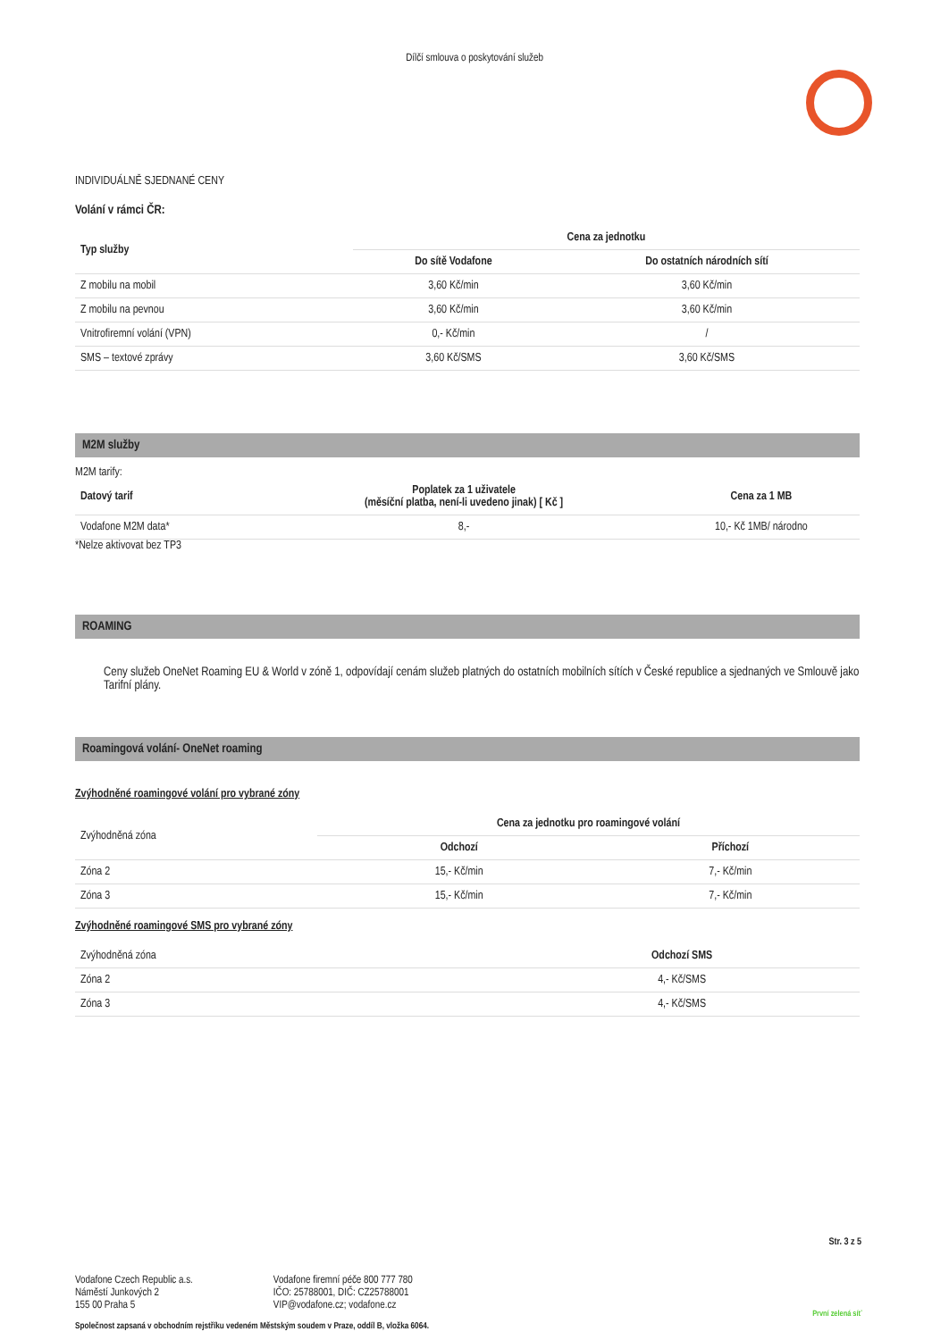Dílčí smlouva o poskytování služeb
INDIVIDUÁLNĚ SJEDNANÉ CENY
Volání v rámci ČR:
| Typ služby | Cena za jednotku | |
| --- | --- | --- |
| | Do sítě Vodafone | Do ostatních národních sítí |
| Z mobilu na mobil | 3,60 Kč/min | 3,60 Kč/min |
| Z mobilu na pevnou | 3,60 Kč/min | 3,60 Kč/min |
| Vnitrofiremní volání (VPN) | 0,- Kč/min | / |
| SMS – textové zprávy | 3,60 Kč/SMS | 3,60 Kč/SMS |
M2M služby
M2M tarify:
| Datový tarif | Poplatek za 1 uživatele (měsíční platba, není-li uvedeno jinak) [ Kč ] | Cena za 1 MB |
| --- | --- | --- |
| Vodafone M2M data* | 8,- | 10,- Kč 1MB/ národno |
*Nelze aktivovat bez TP3
ROAMING
Ceny služeb OneNet Roaming EU & World v zóně 1, odpovídají cenám služeb platných do ostatních mobilních sítích v České republice a sjednaných ve Smlouvě jako Tarifní plány.
Roamingová volání- OneNet roaming
Zvýhodněné roamingové volání pro vybrané zóny
| Zvýhodněná zóna | Cena za jednotku pro roamingové volání | |
| | Odchozí | Příchozí |
| Zóna 2 | 15,- Kč/min | 7,- Kč/min |
| Zóna 3 | 15,- Kč/min | 7,- Kč/min |
Zvýhodněné roamingové SMS pro vybrané zóny
| Zvýhodněná zóna | Odchozí SMS |
| Zóna 2 | 4,- Kč/SMS |
| Zóna 3 | 4,- Kč/SMS |
Str. 3 z 5
Vodafone Czech Republic a.s.
Náměstí Junkových 2
155 00 Praha 5
Vodafone firemní péče 800 777 780
IČO: 25788001, DIČ: CZ25788001
VIP@vodafone.cz; vodafone.cz
První zelená síť
Společnost zapsaná v obchodním rejstříku vedeném Městským soudem v Praze, oddíl B, vložka 6064.